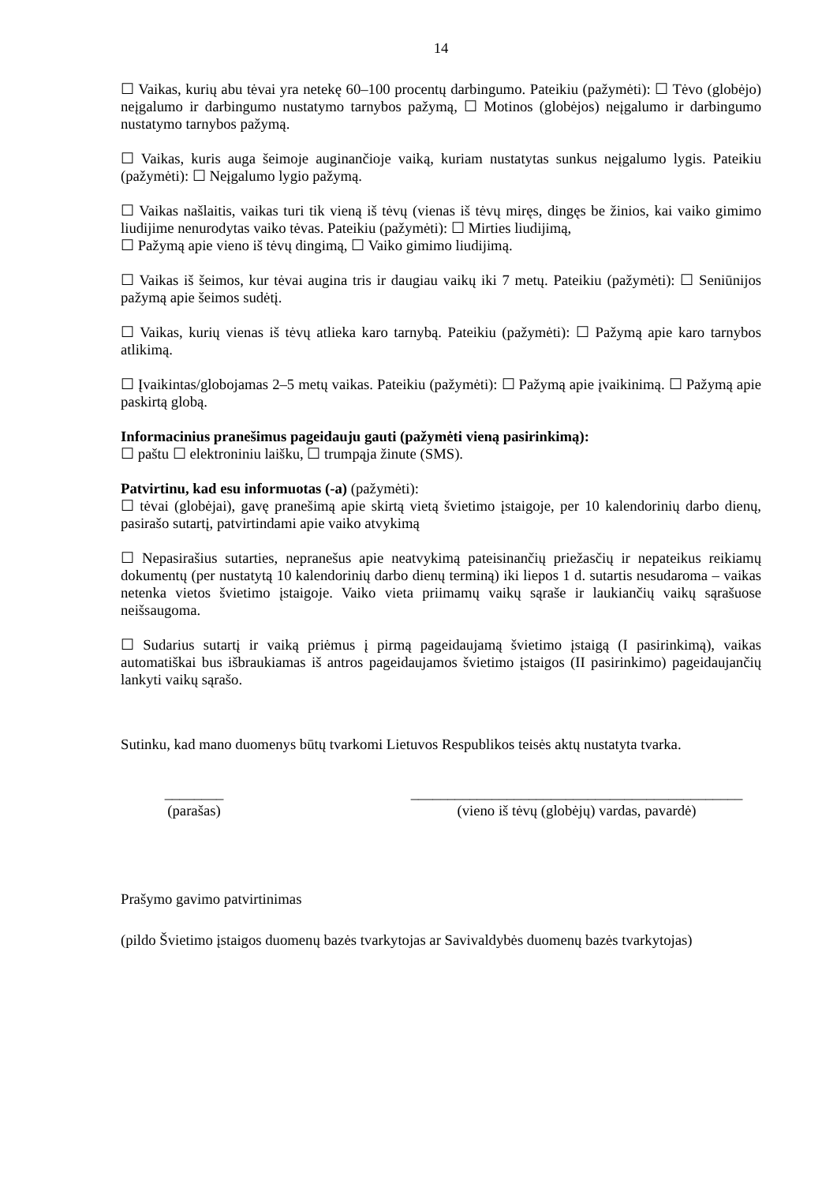14
☐ Vaikas, kurių abu tėvai yra netekę 60–100 procentų darbingumo. Pateikiu (pažymėti): ☐ Tėvo (globėjo) neįgalumo ir darbingumo nustatymo tarnybos pažymą, ☐ Motinos (globėjos) neįgalumo ir darbingumo nustatymo tarnybos pažymą.
☐ Vaikas, kuris auga šeimoje auginančioje vaiką, kuriam nustatytas sunkus neįgalumo lygis. Pateikiu (pažymėti): ☐ Neįgalumo lygio pažymą.
☐ Vaikas našlaitis, vaikas turi tik vieną iš tėvų (vienas iš tėvų miręs, dingęs be žinios, kai vaiko gimimo liudijime nenurodytas vaiko tėvas. Pateikiu (pažymėti): ☐ Mirties liudijimą,
☐ Pažymą apie vieno iš tėvų dingimą, ☐ Vaiko gimimo liudijimą.
☐ Vaikas iš šeimos, kur tėvai augina tris ir daugiau vaikų iki 7 metų. Pateikiu (pažymėti): ☐ Seniūnijos pažymą apie šeimos sudėtį.
☐ Vaikas, kurių vienas iš tėvų atlieka karo tarnybą. Pateikiu (pažymėti): ☐ Pažymą apie karo tarnybos atlikimą.
☐ Įvaikintas/globojamas 2–5 metų vaikas. Pateikiu (pažymėti): ☐ Pažymą apie įvaikinimą. ☐ Pažymą apie paskirtą globą.
Informacinius pranešimus pageidauju gauti (pažymėti vieną pasirinkimą):
☐ paštu ☐ elektroniniu laišku, ☐ trumpąja žinute (SMS).
Patvirtinu, kad esu informuotas (-a) (pažymėti):
☐ tėvai (globėjai), gavę pranešimą apie skirtą vietą švietimo įstaigoje, per 10 kalendorinių darbo dienų, pasirašo sutartį, patvirtindami apie vaiko atvykimą
☐ Nepasirašius sutarties, nepranešus apie neatvykimą pateisinančių priežasčių ir nepateikus reikiamų dokumentų (per nustatytą 10 kalendorinių darbo dienų terminą) iki liepos 1 d. sutartis nesudaroma – vaikas netenka vietos švietimo įstaigoje. Vaiko vieta priimamų vaikų sąraše ir laukiančių vaikų sąrašuose neišsaugoma.
☐ Sudarius sutartį ir vaiką priėmus į pirmą pageidaujamą švietimo įstaigą (I pasirinkimą), vaikas automatiškai bus išbraukiamas iš antros pageidaujamos švietimo įstaigos (II pasirinkimo) pageidaujančių lankyti vaikų sąrašo.
Sutinku, kad mano duomenys būtų tvarkomi Lietuvos Respublikos teisės aktų nustatyta tvarka.
________
(parašas)
_____________________________________________
(vieno iš tėvų (globėjų) vardas, pavardė)
Prašymo gavimo patvirtinimas
(pildo Švietimo įstaigos duomenų bazės tvarkytojas ar Savivaldybės duomenų bazės tvarkytojas)